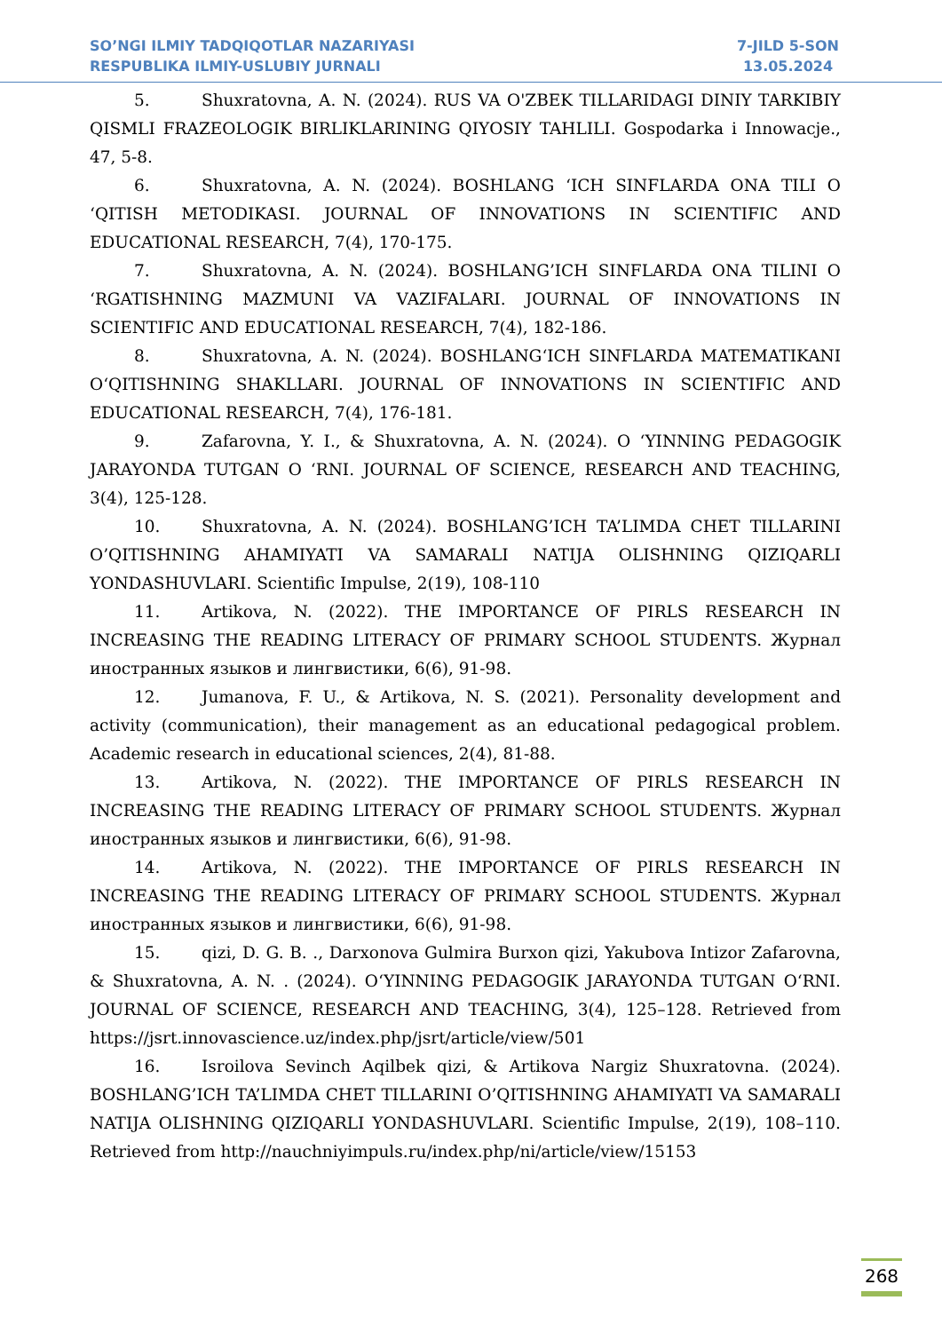SO’NGI ILMIY TADQIQOTLAR NAZARIYASI
RESPUBLIKA ILMIY-USLUBIY JURNALI
7-JILD 5-SON
13.05.2024
5. Shuxratovna, A. N. (2024). RUS VA O'ZBEK TILLARIDAGI DINIY TARKIBIY QISMLI FRAZEOLOGIK BIRLIKLARINING QIYOSIY TAHLILI. Gospodarka i Innowacje., 47, 5-8.
6. Shuxratovna, A. N. (2024). BOSHLANG ‘ICH SINFLARDA ONA TILI O ‘QITISH METODIKASI. JOURNAL OF INNOVATIONS IN SCIENTIFIC AND EDUCATIONAL RESEARCH, 7(4), 170-175.
7. Shuxratovna, A. N. (2024). BOSHLANG’ICH SINFLARDA ONA TILINI O ‘RGATISHNING MAZMUNI VA VAZIFALARI. JOURNAL OF INNOVATIONS IN SCIENTIFIC AND EDUCATIONAL RESEARCH, 7(4), 182-186.
8. Shuxratovna, A. N. (2024). BOSHLANG‘ICH SINFLARDA MATEMATIKANI O‘QITISHNING SHAKLLARI. JOURNAL OF INNOVATIONS IN SCIENTIFIC AND EDUCATIONAL RESEARCH, 7(4), 176-181.
9. Zafarovna, Y. I., & Shuxratovna, A. N. (2024). O ‘YINNING PEDAGOGIK JARAYONDA TUTGAN O ‘RNI. JOURNAL OF SCIENCE, RESEARCH AND TEACHING, 3(4), 125-128.
10. Shuxratovna, A. N. (2024). BOSHLANG’ICH TA’LIMDA CHET TILLARINI O’QITISHNING AHAMIYATI VA SAMARALI NATIJA OLISHNING QIZIQARLI YONDASHUVLARI. Scientific Impulse, 2(19), 108-110
11. Artikova, N. (2022). THE IMPORTANCE OF PIRLS RESEARCH IN INCREASING THE READING LITERACY OF PRIMARY SCHOOL STUDENTS. Журнал иностранных языков и лингвистики, 6(6), 91-98.
12. Jumanova, F. U., & Artikova, N. S. (2021). Personality development and activity (communication), their management as an educational pedagogical problem. Academic research in educational sciences, 2(4), 81-88.
13. Artikova, N. (2022). THE IMPORTANCE OF PIRLS RESEARCH IN INCREASING THE READING LITERACY OF PRIMARY SCHOOL STUDENTS. Журнал иностранных языков и лингвистики, 6(6), 91-98.
14. Artikova, N. (2022). THE IMPORTANCE OF PIRLS RESEARCH IN INCREASING THE READING LITERACY OF PRIMARY SCHOOL STUDENTS. Журнал иностранных языков и лингвистики, 6(6), 91-98.
15. qizi, D. G. B. ., Darxonova Gulmira Burxon qizi, Yakubova Intizor Zafarovna, & Shuxratovna, A. N. . (2024). O‘YINNING PEDAGOGIK JARAYONDA TUTGAN O‘RNI. JOURNAL OF SCIENCE, RESEARCH AND TEACHING, 3(4), 125–128. Retrieved from https://jsrt.innovascience.uz/index.php/jsrt/article/view/501
16. Isroilova Sevinch Aqilbek qizi, & Artikova Nargiz Shuxratovna. (2024). BOSHLANG’ICH TA’LIMDA CHET TILLARINI O’QITISHNING AHAMIYATI VA SAMARALI NATIJA OLISHNING QIZIQARLI YONDASHUVLARI. Scientific Impulse, 2(19), 108–110. Retrieved from http://nauchniyimpuls.ru/index.php/ni/article/view/15153
268